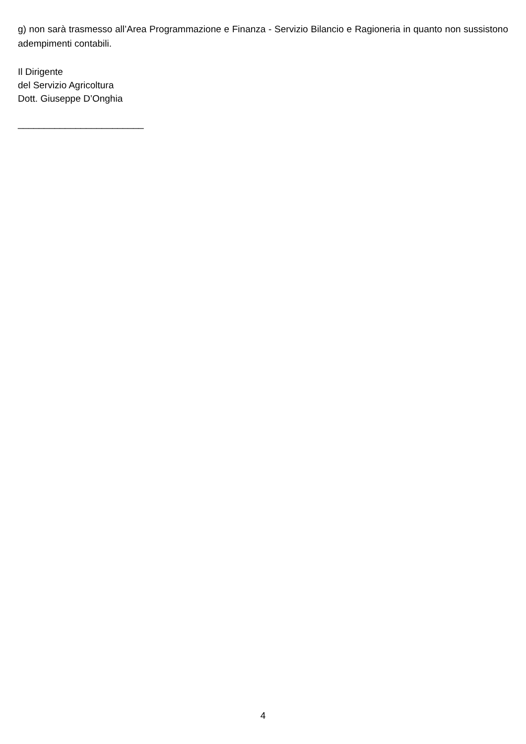g) non sarà trasmesso all’Area Programmazione e Finanza - Servizio Bilancio e Ragioneria in quanto non sussistono adempimenti contabili.
Il Dirigente
del Servizio Agricoltura
Dott. Giuseppe D’Onghia
________________________
4